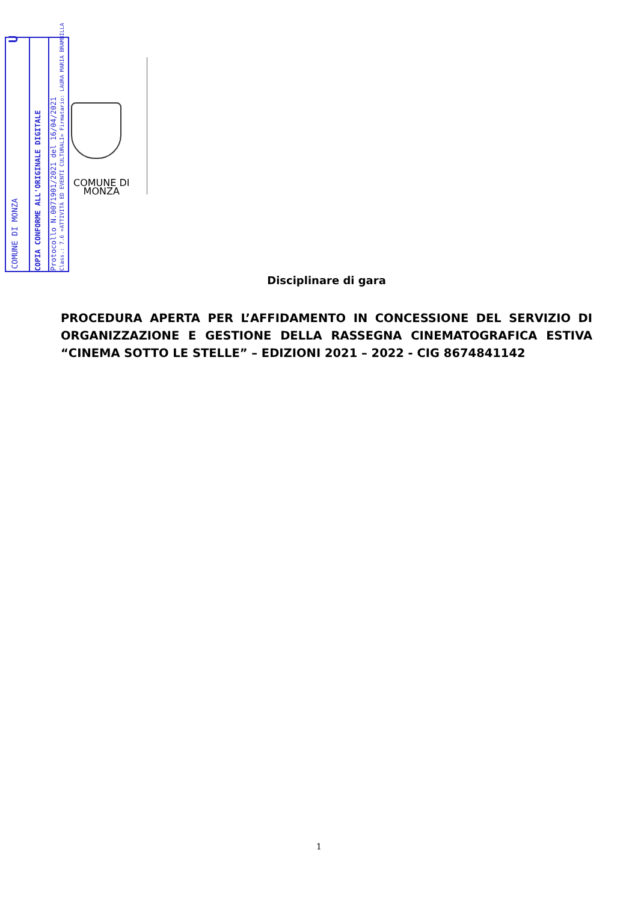COMUNE DI
MONZA
Disciplinare di gara
PROCEDURA APERTA PER L’AFFIDAMENTO IN CONCESSIONE DEL SERVIZIO DI ORGANIZZAZIONE E GESTIONE DELLA RASSEGNA CINEMATOGRAFICA ESTIVA “CINEMA SOTTO LE STELLE” – EDIZIONI 2021 – 2022 - CIG 8674841142
COMUNE DI MONZA U
COPIA CONFORME ALL'ORIGINALE DIGITALE
Protocollo N.0071901/2021 del 16/04/2021
Class.: 7.6 «ATTIVITÀ ED EVENTI CULTURALI» Firmatario: LAURA MARIA BRAMBILLA
1